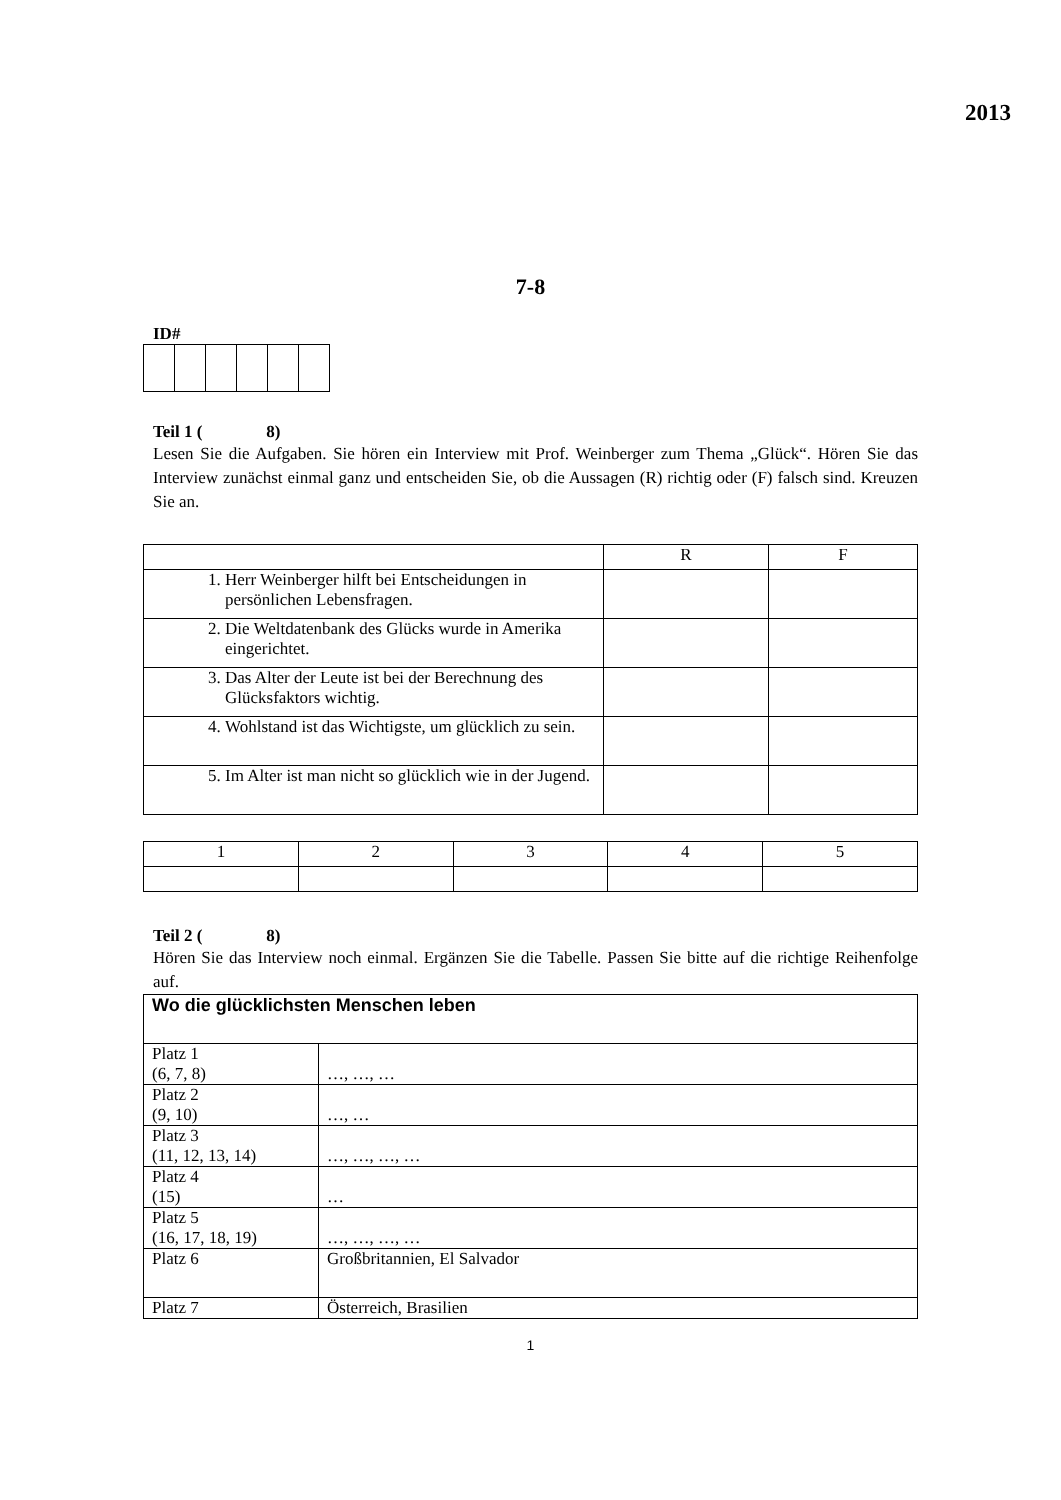2013
7-8
ID#
Teil 1 ( 8)
Lesen Sie die Aufgaben. Sie hören ein Interview mit Prof. Weinberger zum Thema „Glück“. Hören Sie das Interview zunächst einmal ganz und entscheiden Sie, ob die Aussagen (R) richtig oder (F) falsch sind. Kreuzen Sie an.
| | R | F |
| 1. Herr Weinberger hilft bei Entscheidungen in persönlichen Lebensfragen. | | |
| 2. Die Weltdatenbank des Glücks wurde in Amerika eingerichtet. | | |
| 3. Das Alter der Leute ist bei der Berechnung des Glücksfaktors wichtig. | | |
| 4. Wohlstand ist das Wichtigste, um glücklich zu sein. | | |
| 5. Im Alter ist man nicht so glücklich wie in der Jugend. | | |
| 1 | 2 | 3 | 4 | 5 |
Teil 2 ( 8)
Hören Sie das Interview noch einmal. Ergänzen Sie die Tabelle. Passen Sie bitte auf die richtige Reihenfolge auf.
| Wo die glücklichsten Menschen leben | |
| --- | --- |
| Platz 1 (6, 7, 8) | …, …, … |
| Platz 2 (9, 10) | …, … |
| Platz 3 (11, 12, 13, 14) | …, …, …, … |
| Platz 4 (15) | … |
| Platz 5 (16, 17, 18, 19) | …, …, …, … |
| Platz 6 | Großbritannien, El Salvador |
| Platz 7 | Österreich, Brasilien |
1